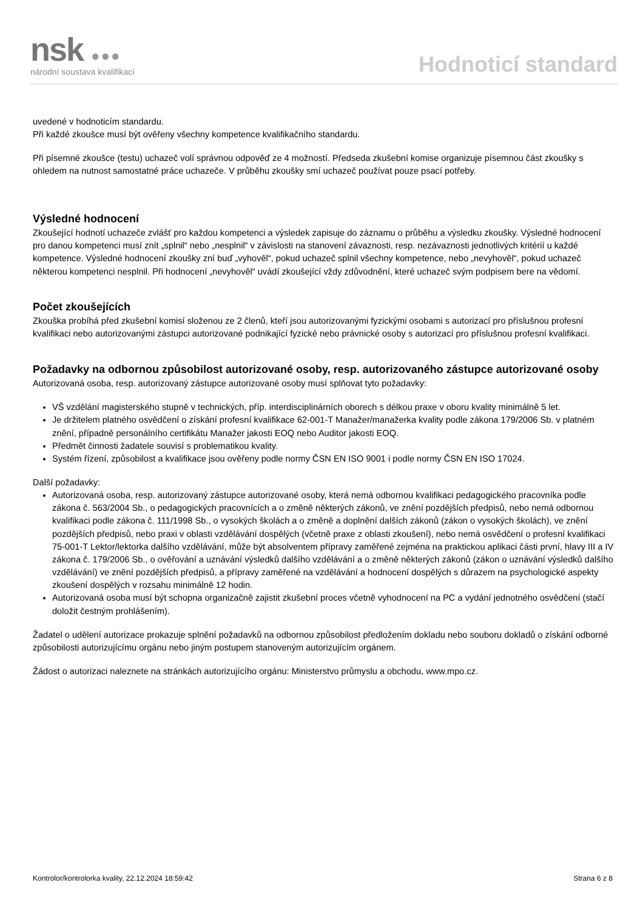nsk ●●●
národní soustava kvalifikací
Hodnoticí standard
uvedené v hodnoticím standardu.
Při každé zkoušce musí být ověřeny všechny kompetence kvalifikačního standardu.
Při písemné zkoušce (testu) uchazeč volí správnou odpověď ze 4 možností. Předseda zkušební komise organizuje písemnou část zkoušky s ohledem na nutnost samostatné práce uchazeče. V průběhu zkoušky smí uchazeč používat pouze psací potřeby.
Výsledné hodnocení
Zkoušející hodnotí uchazeče zvlášť pro každou kompetenci a výsledek zapisuje do záznamu o průběhu a výsledku zkoušky. Výsledné hodnocení pro danou kompetenci musí znít „splnil“ nebo „nesplnil“ v závislosti na stanovení závaznosti, resp. nezávaznosti jednotlivých kritérií u každé kompetence. Výsledné hodnocení zkoušky zní buď „vyhověl“, pokud uchazeč splnil všechny kompetence, nebo „nevyhověl“, pokud uchazeč některou kompetenci nesplnil. Při hodnocení „nevyhověl“ uvádí zkoušející vždy zdůvodnění, které uchazeč svým podpisem bere na vědomí.
Počet zkoušejících
Zkouška probíhá před zkušební komisí složenou ze 2 členů, kteří jsou autorizovanými fyzickými osobami s autorizací pro příslušnou profesní kvalifikaci nebo autorizovanými zástupci autorizované podnikající fyzické nebo právnické osoby s autorizací pro příslušnou profesní kvalifikaci.
Požadavky na odbornou způsobilost autorizované osoby, resp. autorizovaného zástupce autorizované osoby
Autorizovaná osoba, resp. autorizovaný zástupce autorizované osoby musí splňovat tyto požadavky:
VŠ vzdělání magisterského stupně v technických, příp. interdisciplinárních oborech s délkou praxe v oboru kvality minimálně 5 let.
Je držitelem platného osvědčení o získání profesní kvalifikace 62-001-T Manažer/manažerka kvality podle zákona 179/2006 Sb. v platném znění, případně personálního certifikátu Manažer jakosti EOQ nebo Auditor jakosti EOQ.
Předmět činnosti žadatele souvisí s problematikou kvality.
Systém řízení, způsobilost a kvalifikace jsou ověřeny podle normy ČSN EN ISO 9001 i podle normy ČSN EN ISO 17024.
Další požadavky:
Autorizovaná osoba, resp. autorizovaný zástupce autorizované osoby, která nemá odbornou kvalifikaci pedagogického pracovníka podle zákona č. 563/2004 Sb., o pedagogických pracovnících a o změně některých zákonů, ve znění pozdějších předpisů, nebo nemá odbornou kvalifikaci podle zákona č. 111/1998 Sb., o vysokých školách a o změně a doplnění dalších zákonů (zákon o vysokých školách), ve znění pozdějších předpisů, nebo praxi v oblasti vzdělávání dospělých (včetně praxe z oblasti zkoušení), nebo nemá osvědčení o profesní kvalifikaci 75-001-T Lektor/lektorka dalšího vzdělávání, může být absolventem přípravy zaměřené zejména na praktickou aplikaci části první, hlavy III a IV zákona č. 179/2006 Sb., o ověřování a uznávání výsledků dalšího vzdělávání a o změně některých zákonů (zákon o uznávání výsledků dalšího vzdělávání) ve znění pozdějších předpisů, a přípravy zaměřené na vzdělávání a hodnocení dospělých s důrazem na psychologické aspekty zkoušení dospělých v rozsahu minimálně 12 hodin.
Autorizovaná osoba musí být schopna organizačně zajistit zkušební proces včetně vyhodnocení na PC a vydání jednotného osvědčení (stačí doložit čestným prohlášením).
Žadatel o udělení autorizace prokazuje splnění požadavků na odbornou způsobilost předložením dokladu nebo souboru dokladů o získání odborné způsobilosti autorizujícímu orgánu nebo jiným postupem stanoveným autorizujícím orgánem.
Žádost o autorizaci naleznete na stránkách autorizujícího orgánu: Ministerstvo průmyslu a obchodu, www.mpo.cz.
Kontrolor/kontrolorka kvality, 22.12.2024 18:59:42 Strana 6 z 8